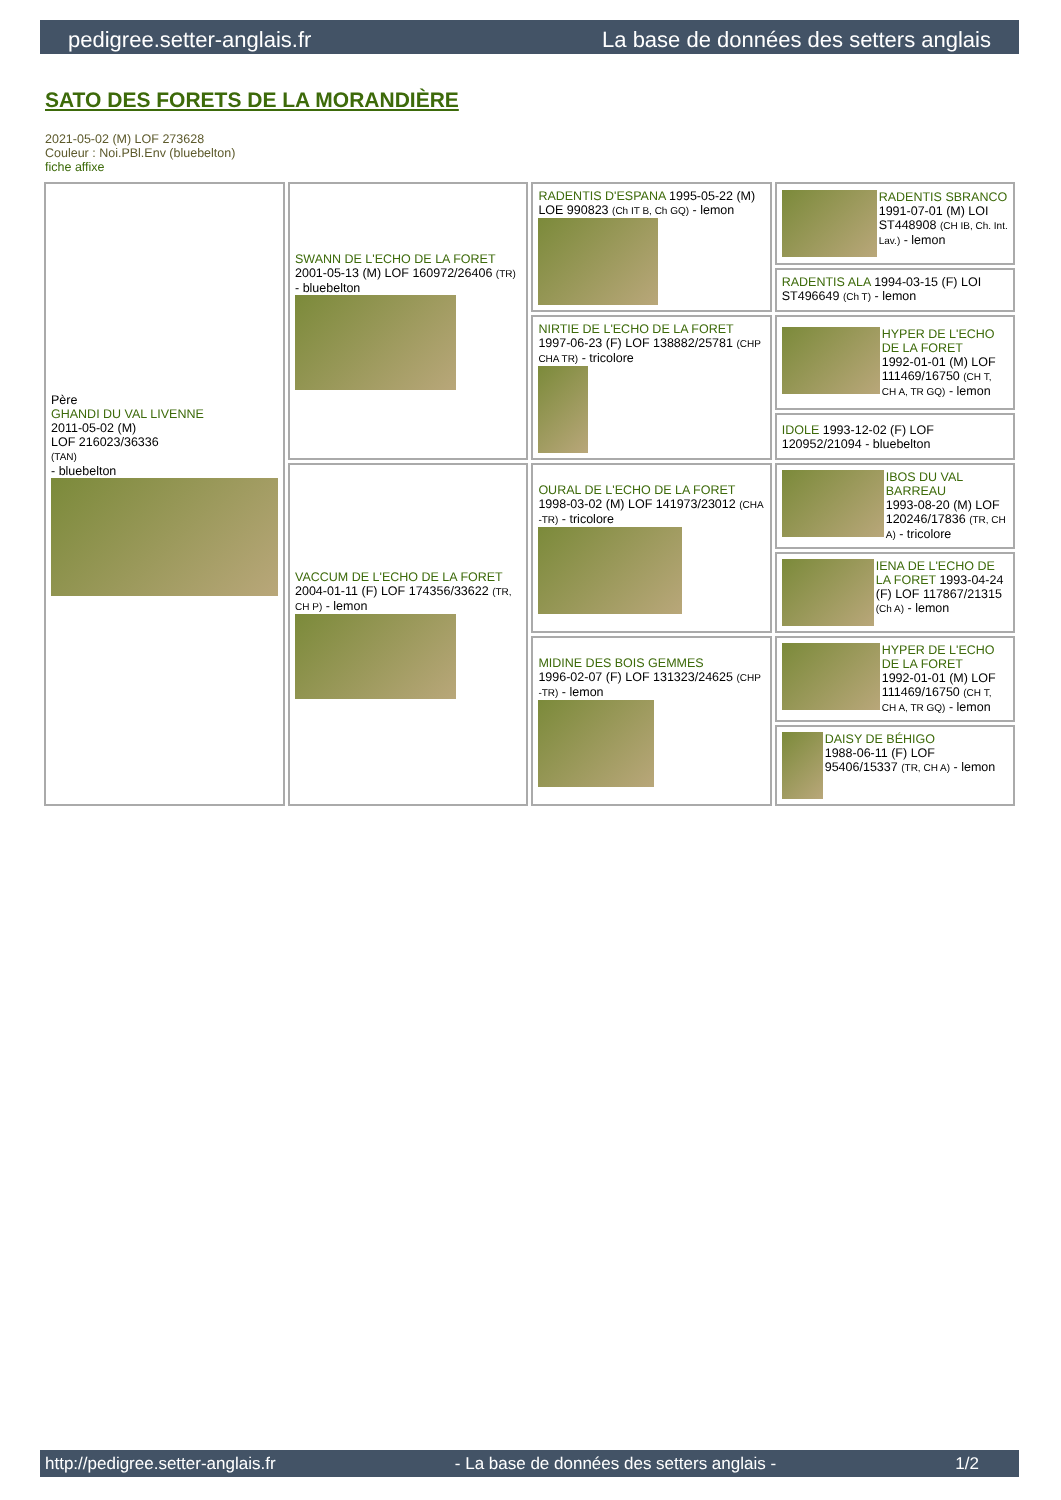pedigree.setter-anglais.fr La base de données des setters anglais
SATO DES FORETS DE LA MORANDIÈRE
2021-05-02 (M) LOF 273628
Couleur : Noi.PBl.Env (bluebelton)
fiche affixe
| Père GHANDI DU VAL LIVENNE 2011-05-02 (M) LOF 216023/36336 (TAN) - bluebelton | SWANN DE L'ECHO DE LA FORET 2001-05-13 (M) LOF 160972/26406 (TR) - bluebelton | RADENTIS D'ESPANA 1995-05-22 (M) LOE 990823 (Ch IT B, Ch GQ) - lemon | RADENTIS SBRANCO 1991-07-01 (M) LOI ST448908 (CH IB, Ch. Int. Lav.) - lemon |
| | | | RADENTIS ALA 1994-03-15 (F) LOI ST496649 (Ch T) - lemon |
| | | NIRTIE DE L'ECHO DE LA FORET 1997-06-23 (F) LOF 138882/25781 (CHP CHA TR) - tricolore | HYPER DE L'ECHO DE LA FORET 1992-01-01 (M) LOF 111469/16750 (CH T, CH A, TR GQ) - lemon |
| | | | IDOLE 1993-12-02 (F) LOF 120952/21094 - bluebelton |
| | VACCUM DE L'ECHO DE LA FORET 2004-01-11 (F) LOF 174356/33622 (TR, CH P) - lemon | OURAL DE L'ECHO DE LA FORET 1998-03-02 (M) LOF 141973/23012 (CHA -TR) - tricolore | IBOS DU VAL BARREAU 1993-08-20 (M) LOF 120246/17836 (TR, CH A) - tricolore |
| | | | IENA DE L'ECHO DE LA FORET 1993-04-24 (F) LOF 117867/21315 (Ch A) - lemon |
| | | MIDINE DES BOIS GEMMES 1996-02-07 (F) LOF 131323/24625 (CHP -TR) - lemon | HYPER DE L'ECHO DE LA FORET 1992-01-01 (M) LOF 111469/16750 (CH T, CH A, TR GQ) - lemon |
| | | | DAISY DE BÉHIGO 1988-06-11 (F) LOF 95406/15337 (TR, CH A) - lemon |
http://pedigree.setter-anglais.fr - La base de données des setters anglais - 1/2